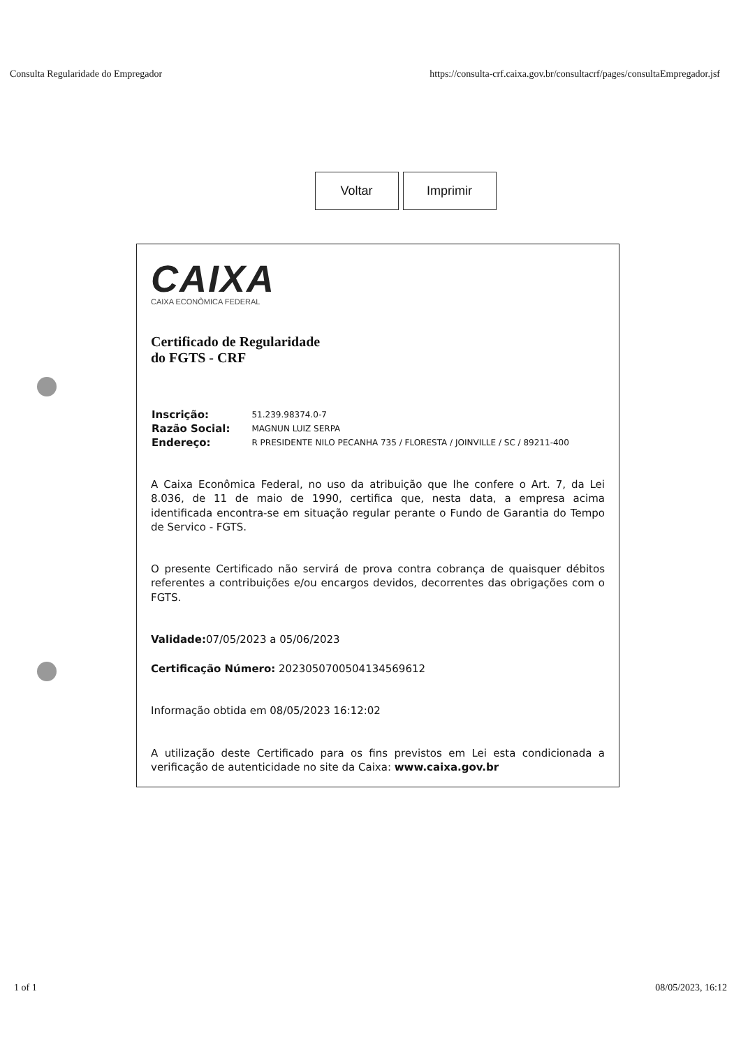Consulta Regularidade do Empregador https://consulta-crf.caixa.gov.br/consultacrf/pages/consultaEmpregador.jsf
Voltar Imprimir
CAIXA
CAIXA ECONÔMICA FEDERAL
Certificado de Regularidade
do FGTS - CRF
| Inscrição: | 51.239.98374.0-7 |
| Razão Social: | MAGNUN LUIZ SERPA |
| Endereço: | R PRESIDENTE NILO PECANHA 735 / FLORESTA / JOINVILLE / SC / 89211-400 |
A Caixa Econômica Federal, no uso da atribuição que lhe confere o Art. 7, da Lei 8.036, de 11 de maio de 1990, certifica que, nesta data, a empresa acima identificada encontra-se em situação regular perante o Fundo de Garantia do Tempo de Servico - FGTS.
O presente Certificado não servirá de prova contra cobrança de quaisquer débitos referentes a contribuições e/ou encargos devidos, decorrentes das obrigações com o FGTS.
Validade: 07/05/2023 a 05/06/2023
Certificação Número: 2023050700504134569612
Informação obtida em 08/05/2023 16:12:02
A utilização deste Certificado para os fins previstos em Lei esta condicionada a verificação de autenticidade no site da Caixa: www.caixa.gov.br
1 of 1 08/05/2023, 16:12